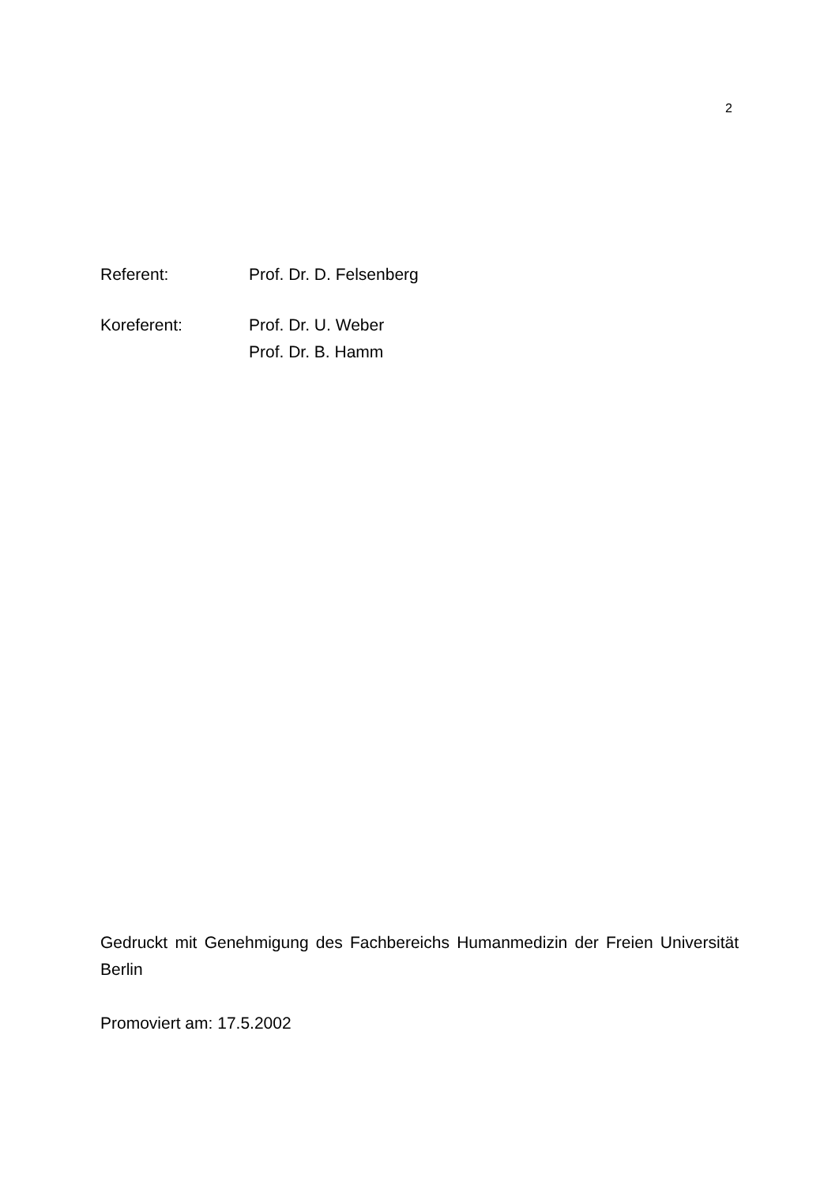2
Referent: Prof. Dr. D. Felsenberg
Koreferent: Prof. Dr. U. Weber
Prof. Dr. B. Hamm
Gedruckt mit Genehmigung des Fachbereichs Humanmedizin der Freien Universität Berlin
Promoviert am: 17.5.2002